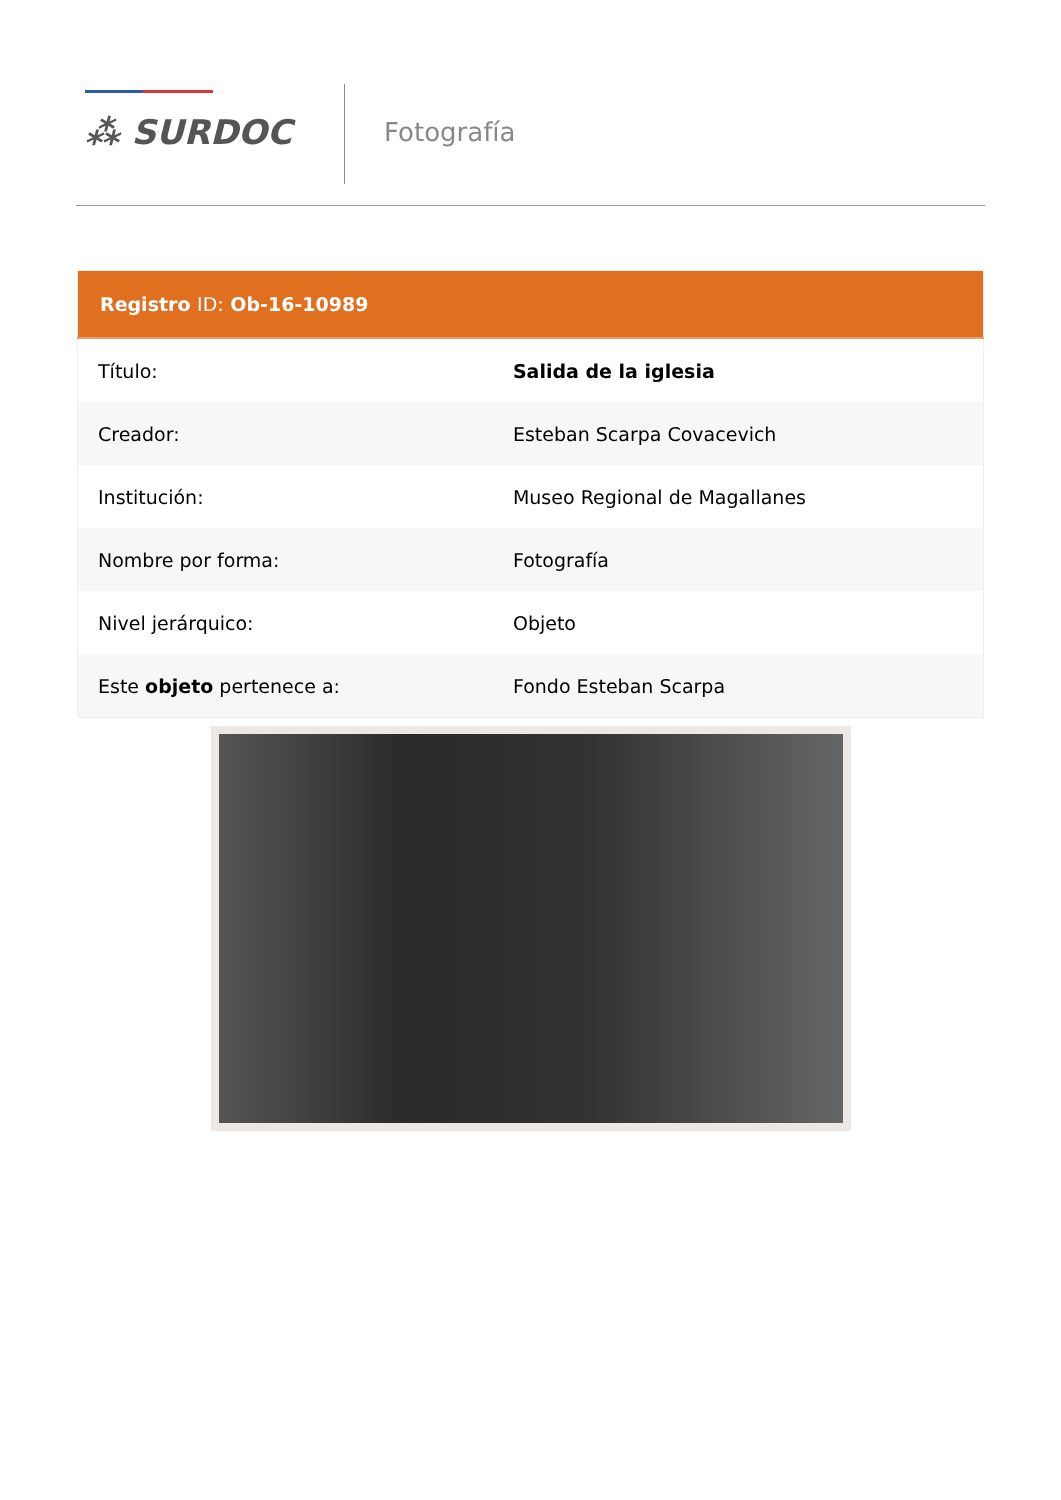⁂ SURDOC Fotografía
| Registro ID: Ob-16-10989 | |
| --- | --- |
| Título: | Salida de la iglesia |
| Creador: | Esteban Scarpa Covacevich |
| Institución: | Museo Regional de Magallanes |
| Nombre por forma: | Fotografía |
| Nivel jerárquico: | Objeto |
| Este objeto pertenece a: | Fondo Esteban Scarpa |